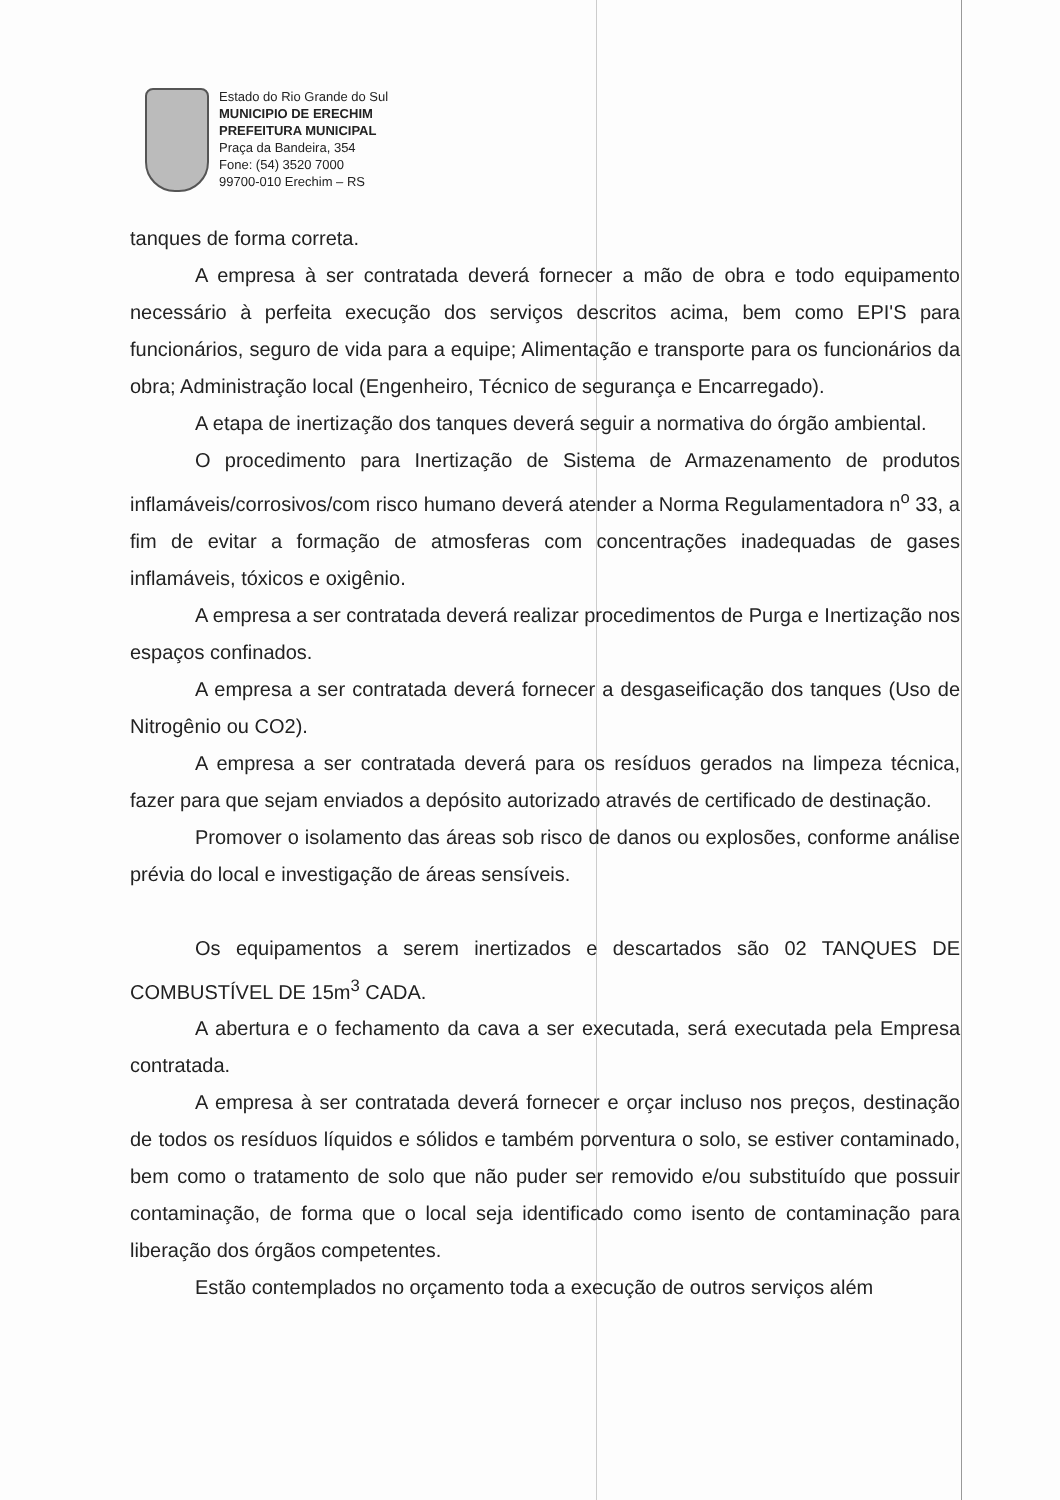Estado do Rio Grande do Sul
MUNICIPIO DE ERECHIM
PREFEITURA MUNICIPAL
Praça da Bandeira, 354
Fone: (54) 3520 7000
99700-010 Erechim – RS
tanques de forma correta.
A empresa à ser contratada deverá fornecer a mão de obra e todo equipamento necessário à perfeita execução dos serviços descritos acima, bem como EPI'S para funcionários, seguro de vida para a equipe; Alimentação e transporte para os funcionários da obra; Administração local (Engenheiro, Técnico de segurança e Encarregado).
A etapa de inertização dos tanques deverá seguir a normativa do órgão ambiental.
O procedimento para Inertização de Sistema de Armazenamento de produtos inflamáveis/corrosivos/com risco humano deverá atender a Norma Regulamentadora n<sup>o</sup> 33, a fim de evitar a formação de atmosferas com concentrações inadequadas de gases inflamáveis, tóxicos e oxigênio.
A empresa a ser contratada deverá realizar procedimentos de Purga e Inertização nos espaços confinados.
A empresa a ser contratada deverá fornecer a desgaseificação dos tanques (Uso de Nitrogênio ou CO2).
A empresa a ser contratada deverá para os resíduos gerados na limpeza técnica, fazer para que sejam enviados a depósito autorizado através de certificado de destinação.
Promover o isolamento das áreas sob risco de danos ou explosões, conforme análise prévia do local e investigação de áreas sensíveis.
Os equipamentos a serem inertizados e descartados são 02 TANQUES DE COMBUSTÍVEL DE 15m<sup>3</sup> CADA.
A abertura e o fechamento da cava a ser executada, será executada pela Empresa contratada.
A empresa à ser contratada deverá fornecer e orçar incluso nos preços, destinação de todos os resíduos líquidos e sólidos e também porventura o solo, se estiver contaminado, bem como o tratamento de solo que não puder ser removido e/ou substituído que possuir contaminação, de forma que o local seja identificado como isento de contaminação para liberação dos órgãos competentes.
Estão contemplados no orçamento toda a execução de outros serviços além